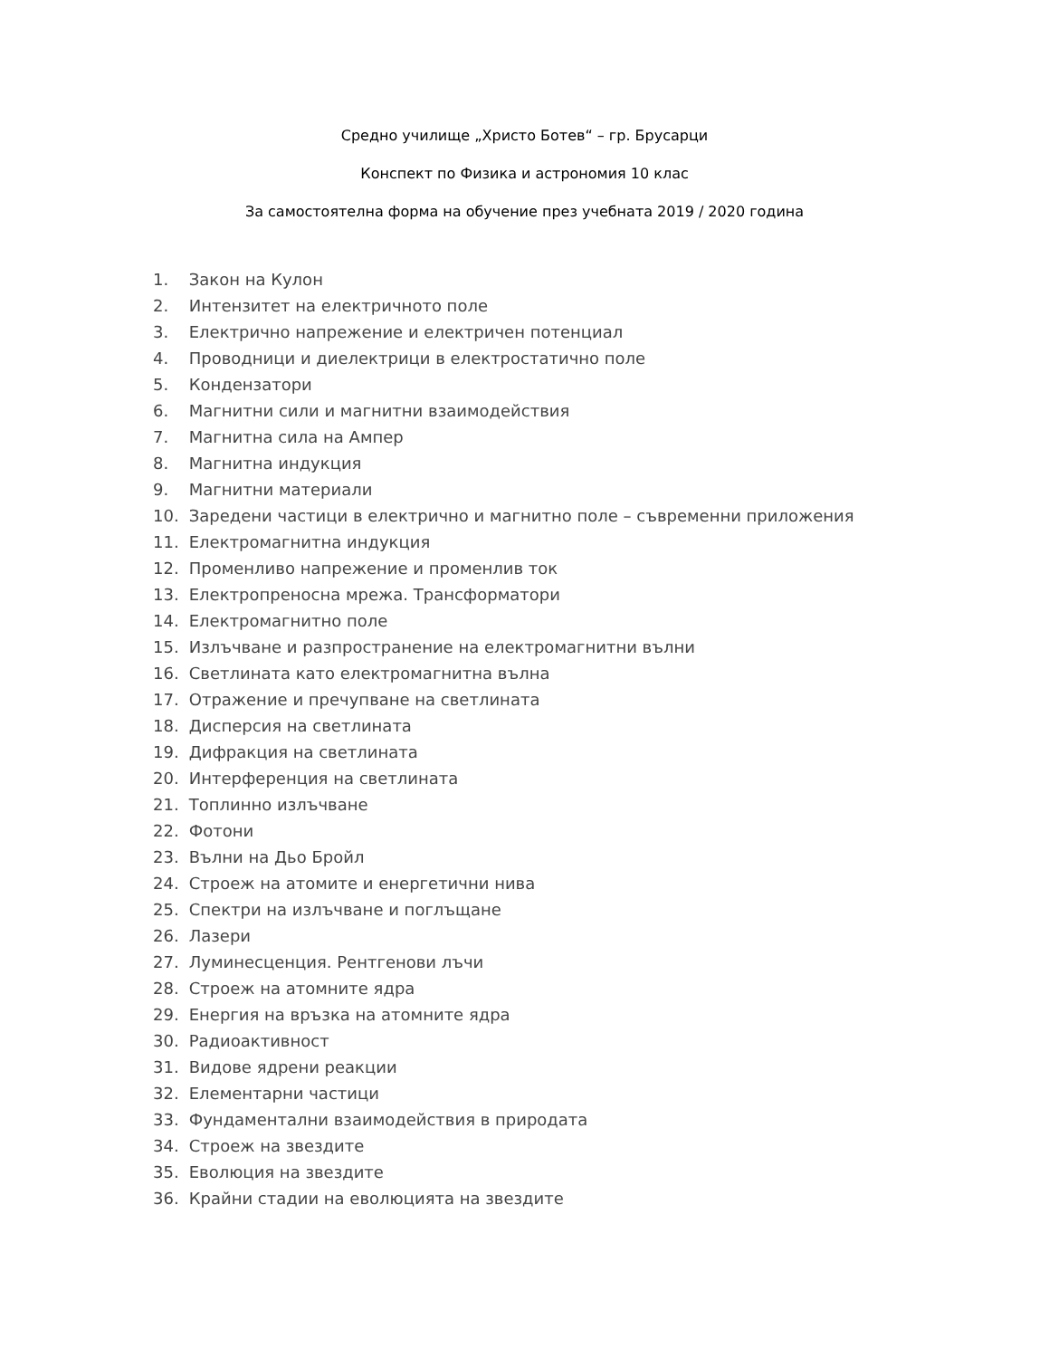Средно училище „Христо Ботев“ – гр. Брусарци
Конспект по Физика и астрономия 10 клас
За самостоятелна форма на обучение през учебната 2019 / 2020 година
1. Закон на Кулон
2. Интензитет на електричното поле
3. Електрично напрежение и електричен потенциал
4. Проводници и диелектрици в електростатично поле
5. Кондензатори
6. Магнитни сили и магнитни взаимодействия
7. Магнитна сила на Ампер
8. Магнитна индукция
9. Магнитни материали
10. Заредени частици в електрично и магнитно поле – съвременни приложения
11. Електромагнитна индукция
12. Променливо напрежение и променлив ток
13. Електропреносна мрежа. Трансформатори
14. Електромагнитно поле
15. Излъчване и разпространение на електромагнитни вълни
16. Светлината като електромагнитна вълна
17. Отражение и пречупване на светлината
18. Дисперсия на светлината
19. Дифракция на светлината
20. Интерференция на светлината
21. Топлинно излъчване
22. Фотони
23. Вълни на Дьо Бройл
24. Строеж на атомите и енергетични нива
25. Спектри на излъчване и поглъщане
26. Лазери
27. Луминесценция. Рентгенови лъчи
28. Строеж на атомните ядра
29. Енергия на връзка на атомните ядра
30. Радиоактивност
31. Видове ядрени реакции
32. Елементарни частици
33. Фундаментални взаимодействия в природата
34. Строеж на звездите
35. Еволюция на звездите
36. Крайни стадии на еволюцията на звездите